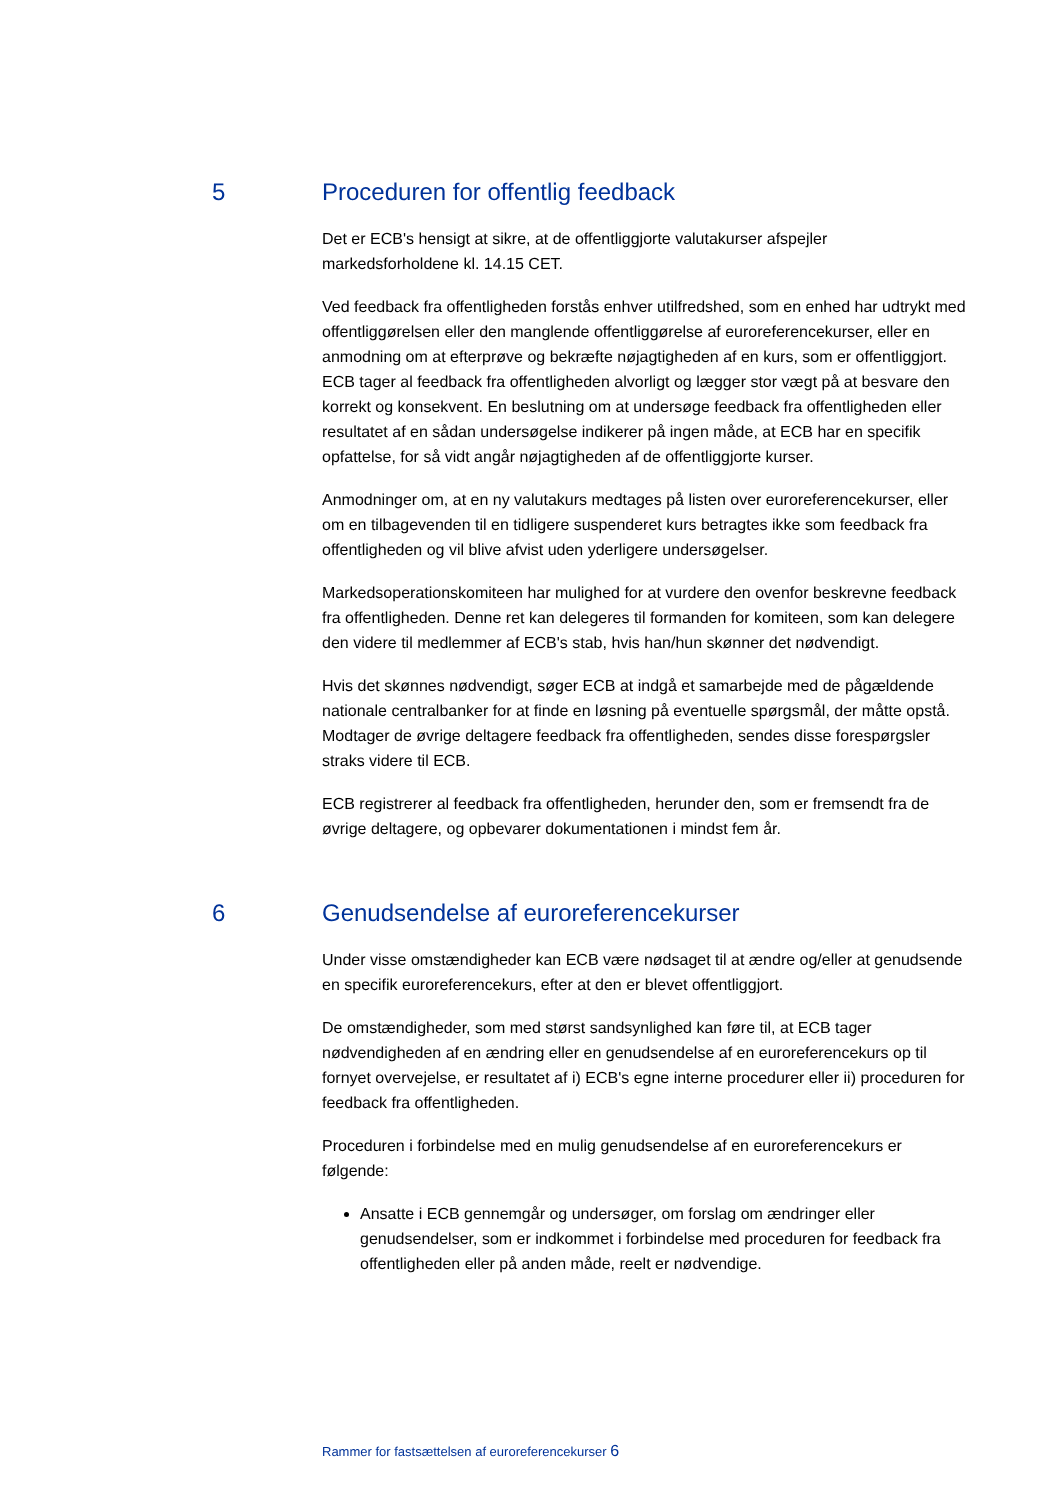5 Proceduren for offentlig feedback
Det er ECB's hensigt at sikre, at de offentliggjorte valutakurser afspejler markedsforholdene kl. 14.15 CET.
Ved feedback fra offentligheden forstås enhver utilfredshed, som en enhed har udtrykt med offentliggørelsen eller den manglende offentliggørelse af euroreferencekurser, eller en anmodning om at efterprøve og bekræfte nøjagtigheden af en kurs, som er offentliggjort. ECB tager al feedback fra offentligheden alvorligt og lægger stor vægt på at besvare den korrekt og konsekvent. En beslutning om at undersøge feedback fra offentligheden eller resultatet af en sådan undersøgelse indikerer på ingen måde, at ECB har en specifik opfattelse, for så vidt angår nøjagtigheden af de offentliggjorte kurser.
Anmodninger om, at en ny valutakurs medtages på listen over euroreferencekurser, eller om en tilbagevenden til en tidligere suspenderet kurs betragtes ikke som feedback fra offentligheden og vil blive afvist uden yderligere undersøgelser.
Markedsoperationskomiteen har mulighed for at vurdere den ovenfor beskrevne feedback fra offentligheden. Denne ret kan delegeres til formanden for komiteen, som kan delegere den videre til medlemmer af ECB's stab, hvis han/hun skønner det nødvendigt.
Hvis det skønnes nødvendigt, søger ECB at indgå et samarbejde med de pågældende nationale centralbanker for at finde en løsning på eventuelle spørgsmål, der måtte opstå. Modtager de øvrige deltagere feedback fra offentligheden, sendes disse forespørgsler straks videre til ECB.
ECB registrerer al feedback fra offentligheden, herunder den, som er fremsendt fra de øvrige deltagere, og opbevarer dokumentationen i mindst fem år.
6 Genudsendelse af euroreferencekurser
Under visse omstændigheder kan ECB være nødsaget til at ændre og/eller at genudsende en specifik euroreferencekurs, efter at den er blevet offentliggjort.
De omstændigheder, som med størst sandsynlighed kan føre til, at ECB tager nødvendigheden af en ændring eller en genudsendelse af en euroreferencekurs op til fornyet overvejelse, er resultatet af i) ECB's egne interne procedurer eller ii) proceduren for feedback fra offentligheden.
Proceduren i forbindelse med en mulig genudsendelse af en euroreferencekurs er følgende:
Ansatte i ECB gennemgår og undersøger, om forslag om ændringer eller genudsendelser, som er indkommet i forbindelse med proceduren for feedback fra offentligheden eller på anden måde, reelt er nødvendige.
Rammer for fastsættelsen af euroreferencekurser 6